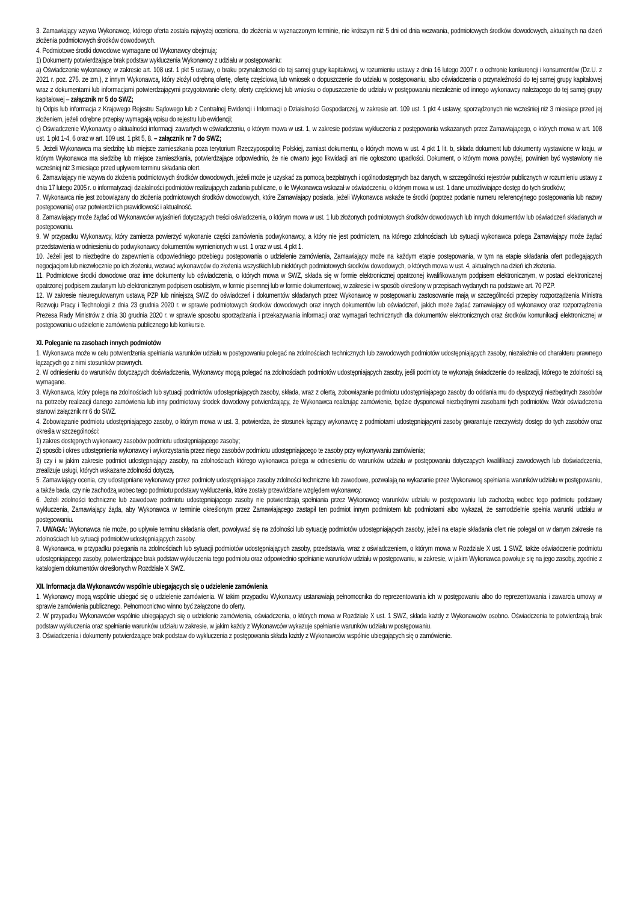3. Zamawiający wzywa Wykonawcę, którego oferta została najwyżej oceniona, do złożenia w wyznaczonym terminie, nie krótszym niż 5 dni od dnia wezwania, podmiotowych środków dowodowych, aktualnych na dzień złożenia podmiotowych środków dowodowych.
4. Podmiotowe środki dowodowe wymagane od Wykonawcy obejmują:
1) Dokumenty potwierdzające brak podstaw wykluczenia Wykonawcy z udziału w postępowaniu:
a) Oświadczenie wykonawcy, w zakresie art. 108 ust. 1 pkt 5 ustawy, o braku przynależności do tej samej grupy kapitałowej, w rozumieniu ustawy z dnia 16 lutego 2007 r. o ochronie konkurencji i konsumentów (Dz.U. z 2021 r. poz. 275. ze zm.), z innym Wykonawcą, który złożył odrębną ofertę, ofertę częściową lub wniosek o dopuszczenie do udziału w postępowaniu, albo oświadczenia o przynależności do tej samej grupy kapitałowej wraz z dokumentami lub informacjami potwierdzającymi przygotowanie oferty, oferty częściowej lub wniosku o dopuszczenie do udziału w postępowaniu niezależnie od innego wykonawcy należącego do tej samej grupy kapitałowej – załącznik nr 5 do SWZ;
b) Odpis lub informacja z Krajowego Rejestru Sądowego lub z Centralnej Ewidencji i Informacji o Działalności Gospodarczej, w zakresie art. 109 ust. 1 pkt 4 ustawy, sporządzonych nie wcześniej niż 3 miesiące przed jej złożeniem, jeżeli odrębne przepisy wymagają wpisu do rejestru lub ewidencji;
c) Oświadczenie Wykonawcy o aktualności informacji zawartych w oświadczeniu, o którym mowa w ust. 1, w zakresie podstaw wykluczenia z postępowania wskazanych przez Zamawiającego, o których mowa w art. 108 ust. 1 pkt 1-4, 6 oraz w art. 109 ust. 1 pkt 5, 8. – załącznik nr 7 do SWZ;
5. Jeżeli Wykonawca ma siedzibę lub miejsce zamieszkania poza terytorium Rzeczypospolitej Polskiej, zamiast dokumentu, o których mowa w ust. 4 pkt 1 lit. b, składa dokument lub dokumenty wystawione w kraju, w którym Wykonawca ma siedzibę lub miejsce zamieszkania, potwierdzające odpowiednio, że nie otwarto jego likwidacji ani nie ogłoszono upadłości. Dokument, o którym mowa powyżej, powinien być wystawiony nie wcześniej niż 3 miesiące przed upływem terminu składania ofert.
6. Zamawiający nie wzywa do złożenia podmiotowych środków dowodowych, jeżeli może je uzyskać za pomocą bezpłatnych i ogólnodostępnych baz danych, w szczególności rejestrów publicznych w rozumieniu ustawy z dnia 17 lutego 2005 r. o informatyzacji działalności podmiotów realizujących zadania publiczne, o ile Wykonawca wskazał w oświadczeniu, o którym mowa w ust. 1 dane umożliwiające dostęp do tych środków;
7. Wykonawca nie jest zobowiązany do złożenia podmiotowych środków dowodowych, które Zamawiający posiada, jeżeli Wykonawca wskaże te środki (poprzez podanie numeru referencyjnego postępowania lub nazwy postępowania) oraz potwierdzi ich prawidłowość i aktualność.
8. Zamawiający może żądać od Wykonawców wyjaśnień dotyczących treści oświadczenia, o którym mowa w ust. 1 lub złożonych podmiotowych środków dowodowych lub innych dokumentów lub oświadczeń składanych w postępowaniu.
9. W przypadku Wykonawcy, który zamierza powierzyć wykonanie części zamówienia podwykonawcy, a który nie jest podmiotem, na którego zdolnościach lub sytuacji wykonawca polega Zamawiający może żądać przedstawienia w odniesieniu do podwykonawcy dokumentów wymienionych w ust. 1 oraz w ust. 4 pkt 1.
10. Jeżeli jest to niezbędne do zapewnienia odpowiedniego przebiegu postępowania o udzielenie zamówienia, Zamawiający może na każdym etapie postępowania, w tym na etapie składania ofert podlegających negocjacjom lub niezwłocznie po ich złożeniu, wezwać wykonawców do złożenia wszystkich lub niektórych podmiotowych środków dowodowych, o których mowa w ust. 4, aktualnych na dzień ich złożenia.
11. Podmiotowe środki dowodowe oraz inne dokumenty lub oświadczenia, o których mowa w SWZ, składa się w formie elektronicznej opatrzonej kwalifikowanym podpisem elektronicznym, w postaci elektronicznej opatrzonej podpisem zaufanym lub elektronicznym podpisem osobistym, w formie pisemnej lub w formie dokumentowej, w zakresie i w sposób określony w przepisach wydanych na podstawie art. 70 PZP.
12. W zakresie nieuregulowanym ustawą PZP lub niniejszą SWZ do oświadczeń i dokumentów składanych przez Wykonawcę w postępowaniu zastosowanie mają w szczególności przepisy rozporządzenia Ministra Rozwoju Pracy i Technologii z dnia 23 grudnia 2020 r. w sprawie podmiotowych środków dowodowych oraz innych dokumentów lub oświadczeń, jakich może żądać zamawiający od wykonawcy oraz rozporządzenia Prezesa Rady Ministrów z dnia 30 grudnia 2020 r. w sprawie sposobu sporządzania i przekazywania informacji oraz wymagań technicznych dla dokumentów elektronicznych oraz środków komunikacji elektronicznej w postępowaniu o udzielenie zamówienia publicznego lub konkursie.
XI. Poleganie na zasobach innych podmiotów
1. Wykonawca może w celu potwierdzenia spełniania warunków udziału w postępowaniu polegać na zdolnościach technicznych lub zawodowych podmiotów udostępniających zasoby, niezależnie od charakteru prawnego łączących go z nimi stosunków prawnych.
2. W odniesieniu do warunków dotyczących doświadczenia, Wykonawcy mogą polegać na zdolnościach podmiotów udostępniających zasoby, jeśli podmioty te wykonają świadczenie do realizacji, którego te zdolności są wymagane.
3. Wykonawca, który polega na zdolnościach lub sytuacji podmiotów udostępniających zasoby, składa, wraz z ofertą, zobowiązanie podmiotu udostępniającego zasoby do oddania mu do dyspozycji niezbędnych zasobów na potrzeby realizacji danego zamówienia lub inny podmiotowy środek dowodowy potwierdzający, że Wykonawca realizując zamówienie, będzie dysponował niezbędnymi zasobami tych podmiotów. Wzór oświadczenia stanowi załącznik nr 6 do SWZ.
4. Zobowiązanie podmiotu udostępniającego zasoby, o którym mowa w ust. 3, potwierdza, że stosunek łączący wykonawcę z podmiotami udostępniającymi zasoby gwarantuje rzeczywisty dostęp do tych zasobów oraz określa w szczególności:
1) zakres dostępnych wykonawcy zasobów podmiotu udostępniającego zasoby;
2) sposób i okres udostępnienia wykonawcy i wykorzystania przez niego zasobów podmiotu udostępniającego te zasoby przy wykonywaniu zamówienia;
3) czy i w jakim zakresie podmiot udostępniający zasoby, na zdolnościach którego wykonawca polega w odniesieniu do warunków udziału w postępowaniu dotyczących kwalifikacji zawodowych lub doświadczenia, zrealizuje usługi, których wskazane zdolności dotyczą.
5. Zamawiający ocenia, czy udostępniane wykonawcy przez podmioty udostępniające zasoby zdolności techniczne lub zawodowe, pozwalają na wykazanie przez Wykonawcę spełniania warunków udziału w postępowaniu, a także bada, czy nie zachodzą wobec tego podmiotu podstawy wykluczenia, które zostały przewidziane względem wykonawcy.
6. Jeżeli zdolności techniczne lub zawodowe podmiotu udostępniającego zasoby nie potwierdzają spełniania przez Wykonawcę warunków udziału w postępowaniu lub zachodzą wobec tego podmiotu podstawy wykluczenia, Zamawiający żąda, aby Wykonawca w terminie określonym przez Zamawiającego zastąpił ten podmiot innym podmiotem lub podmiotami albo wykazał, że samodzielnie spełnia warunki udziału w postępowaniu.
7. UWAGA: Wykonawca nie może, po upływie terminu składania ofert, powoływać się na zdolności lub sytuację podmiotów udostępniających zasoby, jeżeli na etapie składania ofert nie polegał on w danym zakresie na zdolnościach lub sytuacji podmiotów udostępniających zasoby.
8. Wykonawca, w przypadku polegania na zdolnościach lub sytuacji podmiotów udostępniających zasoby, przedstawia, wraz z oświadczeniem, o którym mowa w Rozdziale X ust. 1 SWZ, także oświadczenie podmiotu udostępniającego zasoby, potwierdzające brak podstaw wykluczenia tego podmiotu oraz odpowiednio spełnianie warunków udziału w postępowaniu, w zakresie, w jakim Wykonawca powołuje się na jego zasoby, zgodnie z katalogiem dokumentów określonych w Rozdziale X SWZ.
XII. Informacja dla Wykonawców wspólnie ubiegających się o udzielenie zamówienia
1. Wykonawcy mogą wspólnie ubiegać się o udzielenie zamówienia. W takim przypadku Wykonawcy ustanawiają pełnomocnika do reprezentowania ich w postępowaniu albo do reprezentowania i zawarcia umowy w sprawie zamówienia publicznego. Pełnomocnictwo winno być załączone do oferty.
2. W przypadku Wykonawców wspólnie ubiegających się o udzielenie zamówienia, oświadczenia, o których mowa w Rozdziale X ust. 1 SWZ, składa każdy z Wykonawców osobno. Oświadczenia te potwierdzają brak podstaw wykluczenia oraz spełnianie warunków udziału w zakresie, w jakim każdy z Wykonawców wykazuje spełnianie warunków udziału w postępowaniu.
3. Oświadczenia i dokumenty potwierdzające brak podstaw do wykluczenia z postępowania składa każdy z Wykonawców wspólnie ubiegających się o zamówienie.